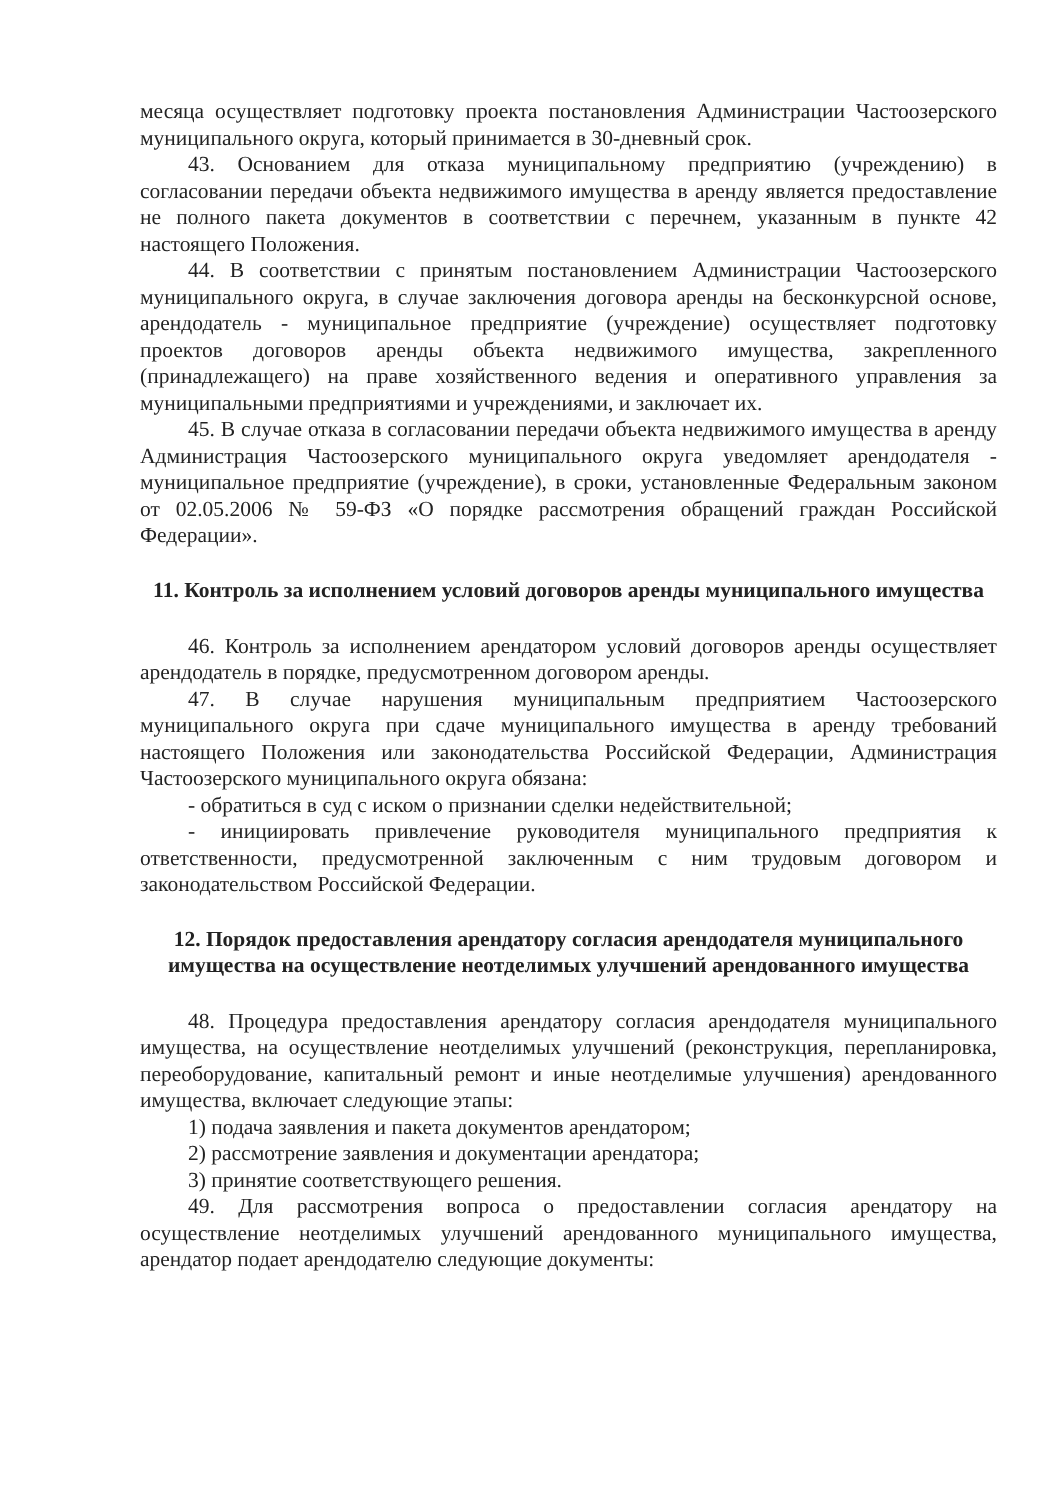месяца осуществляет подготовку проекта постановления Администрации Частоозерского муниципального округа, который принимается в 30-дневный срок.
43. Основанием для отказа муниципальному предприятию (учреждению) в согласовании передачи объекта недвижимого имущества в аренду является предоставление не полного пакета документов в соответствии с перечнем, указанным в пункте 42 настоящего Положения.
44. В соответствии с принятым постановлением Администрации Частоозерского муниципального округа, в случае заключения договора аренды на бесконкурсной основе, арендодатель - муниципальное предприятие (учреждение) осуществляет подготовку проектов договоров аренды объекта недвижимого имущества, закрепленного (принадлежащего) на праве хозяйственного ведения и оперативного управления за муниципальными предприятиями и учреждениями, и заключает их.
45. В случае отказа в согласовании передачи объекта недвижимого имущества в аренду Администрация Частоозерского муниципального округа уведомляет арендодателя - муниципальное предприятие (учреждение), в сроки, установленные Федеральным законом от 02.05.2006 № 59-ФЗ «О порядке рассмотрения обращений граждан Российской Федерации».
11. Контроль за исполнением условий договоров аренды муниципального имущества
46. Контроль за исполнением арендатором условий договоров аренды осуществляет арендодатель в порядке, предусмотренном договором аренды.
47. В случае нарушения муниципальным предприятием Частоозерского муниципального округа при сдаче муниципального имущества в аренду требований настоящего Положения или законодательства Российской Федерации, Администрация Частоозерского муниципального округа обязана:
- обратиться в суд с иском о признании сделки недействительной;
- инициировать привлечение руководителя муниципального предприятия к ответственности, предусмотренной заключенным с ним трудовым договором и законодательством Российской Федерации.
12. Порядок предоставления арендатору согласия арендодателя муниципального имущества на осуществление неотделимых улучшений арендованного имущества
48. Процедура предоставления арендатору согласия арендодателя муниципального имущества, на осуществление неотделимых улучшений (реконструкция, перепланировка, переоборудование, капитальный ремонт и иные неотделимые улучшения) арендованного имущества, включает следующие этапы:
1) подача заявления и пакета документов арендатором;
2) рассмотрение заявления и документации арендатора;
3) принятие соответствующего решения.
49. Для рассмотрения вопроса о предоставлении согласия арендатору на осуществление неотделимых улучшений арендованного муниципального имущества, арендатор подает арендодателю следующие документы: